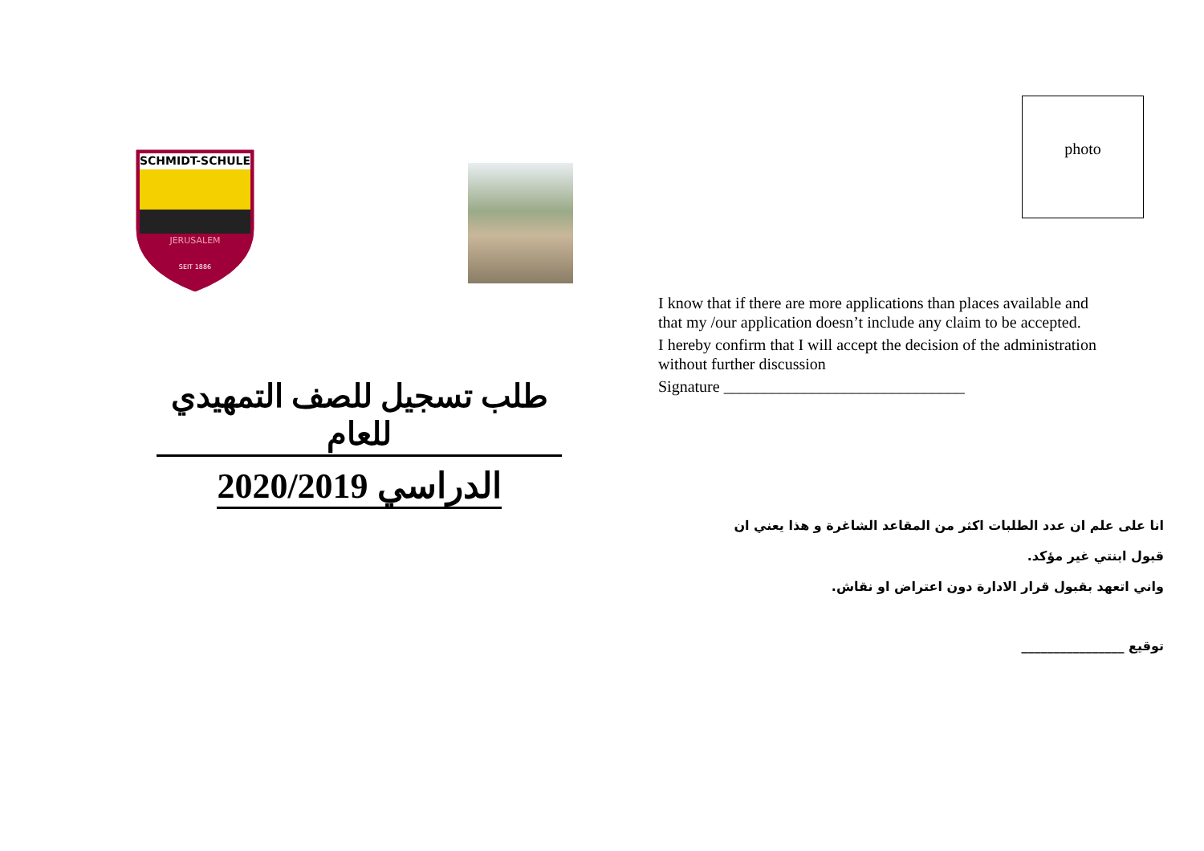SCHMIDT-SCHULE
JERUSALEM
SEIT 1886
طلب تسجيل للصف التمهيدي للعام
الدراسي 2020/2019
photo
I know that if there are more applications than places available and that my /our application doesn’t include any claim to be accepted.
I hereby confirm that I will accept the decision of the administration without further discussion
Signature ______________________________
انا على علم ان عدد الطلبات اكثر من المقاعد الشاغرة و هذا يعني ان قبول ابنتي غير مؤكد.
واني اتعهد بقبول قرار الادارة دون اعتراض او نقاش.
توقيع ________________